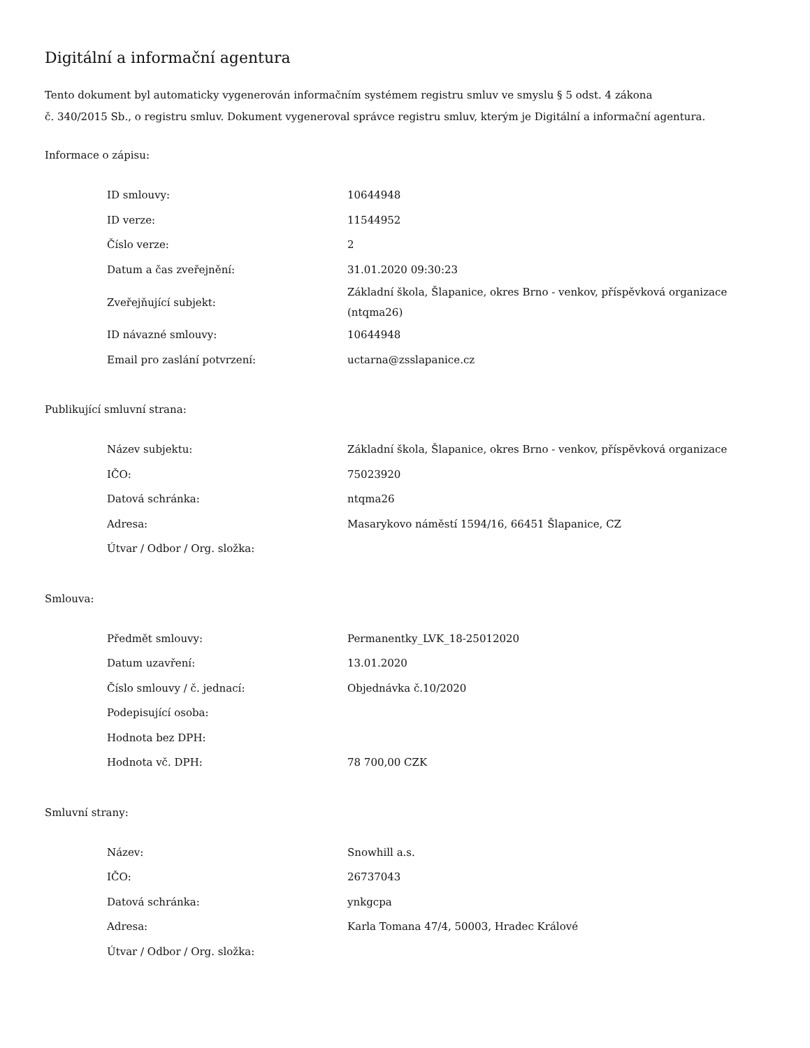Digitální a informační agentura
Tento dokument byl automaticky vygenerován informačním systémem registru smluv ve smyslu § 5 odst. 4 zákona
č. 340/2015 Sb., o registru smluv. Dokument vygeneroval správce registru smluv, kterým je Digitální a informační agentura.
Informace o zápisu:
| ID smlouvy: | 10644948 |
| ID verze: | 11544952 |
| Číslo verze: | 2 |
| Datum a čas zveřejnění: | 31.01.2020 09:30:23 |
| Zveřejňující subjekt: | Základní škola, Šlapanice, okres Brno - venkov, příspěvková organizace (ntqma26) |
| ID návazné smlouvy: | 10644948 |
| Email pro zaslání potvrzení: | uctarna@zsslapanice.cz |
Publikující smluvní strana:
| Název subjektu: | Základní škola, Šlapanice, okres Brno - venkov, příspěvková organizace |
| IČO: | 75023920 |
| Datová schránka: | ntqma26 |
| Adresa: | Masarykovo náměstí 1594/16, 66451 Šlapanice, CZ |
| Útvar / Odbor / Org. složka: | |
Smlouva:
| Předmět smlouvy: | Permanentky_LVK_18-25012020 |
| Datum uzavření: | 13.01.2020 |
| Číslo smlouvy / č. jednací: | Objednávka č.10/2020 |
| Podepisující osoba: | |
| Hodnota bez DPH: | |
| Hodnota vč. DPH: | 78 700,00 CZK |
Smluvní strany:
| Název: | Snowhill a.s. |
| IČO: | 26737043 |
| Datová schránka: | ynkgcpa |
| Adresa: | Karla Tomana 47/4, 50003, Hradec Králové |
| Útvar / Odbor / Org. složka: | |